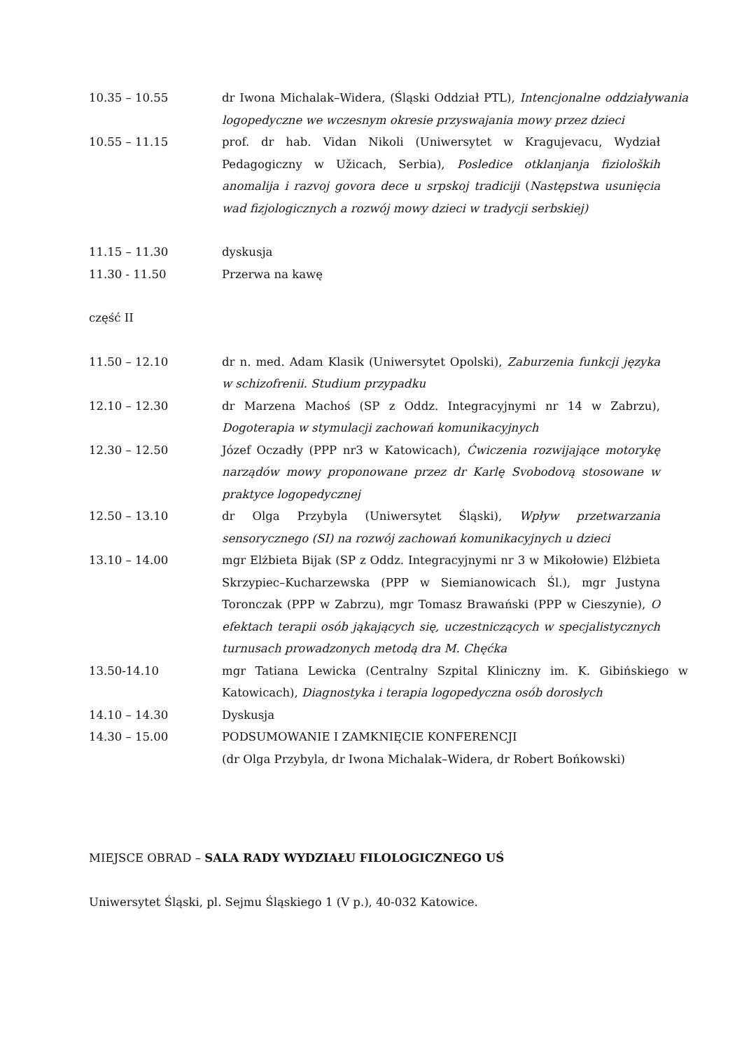10.35 – 10.55 dr Iwona Michalak–Widera, (Śląski Oddział PTL), Intencjonalne oddziaływania logopedyczne we wczesnym okresie przyswajania mowy przez dzieci
10.55 – 11.15 prof. dr hab. Vidan Nikoli (Uniwersytet w Kragujevacu, Wydział Pedagogiczny w Užicach, Serbia), Posledice otklanjanja fizioloških anomalija i razvoj govora dece u srpskoj tradiciji (Następstwa usunięcia wad fizjologicznych a rozwój mowy dzieci w tradycji serbskiej)
11.15 – 11.30 dyskusja
11.30 - 11.50 Przerwa na kawę
część II
11.50 – 12.10 dr n. med. Adam Klasik (Uniwersytet Opolski), Zaburzenia funkcji języka w schizofrenii. Studium przypadku
12.10 – 12.30 dr Marzena Machoś (SP z Oddz. Integracyjnymi nr 14 w Zabrzu), Dogoterapia w stymulacji zachowań komunikacyjnych
12.30 – 12.50 Józef Oczadły (PPP nr3 w Katowicach), Ćwiczenia rozwijające motorykę narządów mowy proponowane przez dr Karlę Svobodovą stosowane w praktyce logopedycznej
12.50 – 13.10 dr Olga Przybyla (Uniwersytet Śląski), Wpływ przetwarzania sensorycznego (SI) na rozwój zachowań komunikacyjnych u dzieci
13.10 – 14.00 mgr Elżbieta Bijak (SP z Oddz. Integracyjnymi nr 3 w Mikołowie) Elżbieta Skrzypiec–Kucharzewska (PPP w Siemianowicach Śl.), mgr Justyna Toronczak (PPP w Zabrzu), mgr Tomasz Brawański (PPP w Cieszynie), O efektach terapii osób jąkających się, uczestniczących w specjalistycznych turnusach prowadzonych metodą dra M. Chęćka
13.50-14.10 mgr Tatiana Lewicka (Centralny Szpital Kliniczny im. K. Gibińskiego w Katowicach), Diagnostyka i terapia logopedyczna osób dorosłych
14.10 – 14.30 Dyskusja
14.30 – 15.00 PODSUMOWANIE I ZAMKNIĘCIE KONFERENCJI
(dr Olga Przybyla, dr Iwona Michalak–Widera, dr Robert Bońkowski)
MIEJSCE OBRAD – SALA RADY WYDZIAŁU FILOLOGICZNEGO UŚ
Uniwersytet Śląski, pl. Sejmu Śląskiego 1 (V p.), 40-032 Katowice.